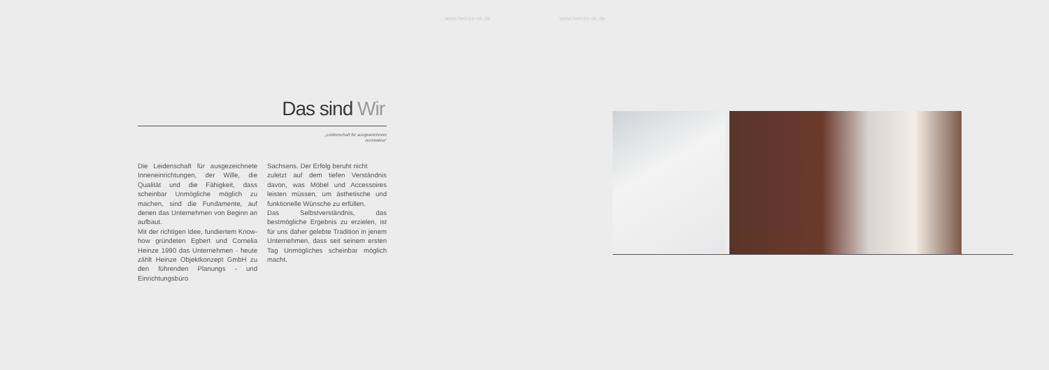www.heinze-ok.de www.heinze-ok.de
Das sind Wir
„Leidenschaft für ausgezeichnete
Architektur“
Die Leidenschaft für ausgezeichnete Inneneinrichtungen, der Wille, die Qualität und die Fähigkeit, dass scheinbar Unmögliche möglich zu machen, sind die Fundamente, auf denen das Unternehmen von Beginn an aufbaut.
Mit der richtigen Idee, fundiertem Know-how gründeten Egbert und Cornelia Heinze 1990 das Unternehmen - heute zählt Heinze Objektkonzept GmbH zu den führenden Planungs - und Einrichtungsbüro
Sachsens. Der Erfolg beruht nicht
zuletzt auf dem tiefen Verständnis davon, was Möbel und Accessoires leisten müssen, um ästhetische und funktionelle Wünsche zu erfüllen.
Das Selbstverständnis, das bestmögliche Ergebnis zu erzielen, ist für uns daher gelebte Tradition in jenem Unternehmen, dass seit seinem ersten Tag Unmögliches scheinbar möglich macht.